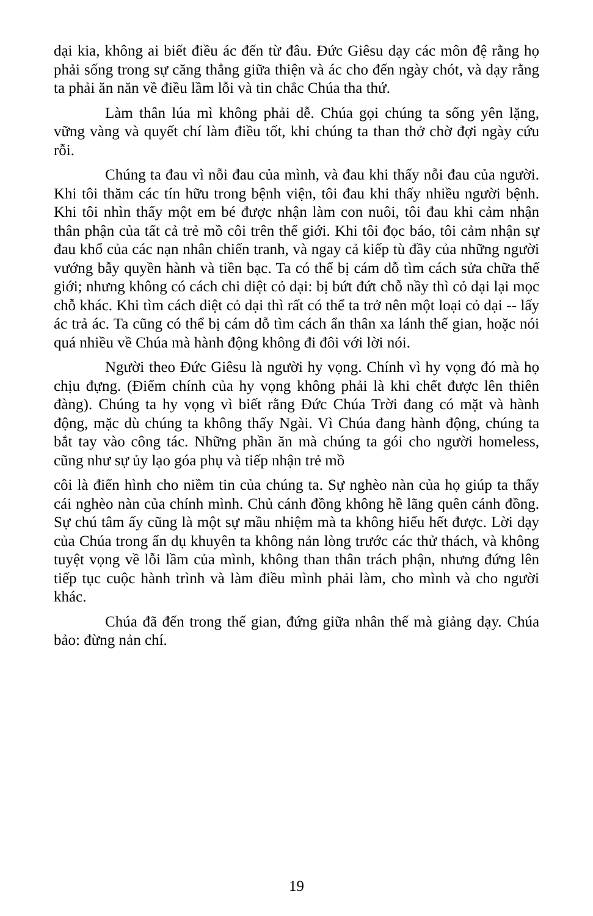dại kia, không ai biết điều ác đến từ đâu. Đức Giêsu dạy các môn đệ rằng họ phải sống trong sự căng thẳng giữa thiện và ác cho đến ngày chót, và dạy rằng ta phải ăn năn về điều lầm lỗi và tin chắc Chúa tha thứ.
Làm thân lúa mì không phải dễ. Chúa gọi chúng ta sống yên lặng, vững vàng và quyết chí làm điều tốt, khi chúng ta than thở chờ đợi ngày cứu rỗi.
Chúng ta đau vì nỗi đau của mình, và đau khi thấy nỗi đau của người. Khi tôi thăm các tín hữu trong bệnh viện, tôi đau khi thấy nhiều người bệnh. Khi tôi nhìn thấy một em bé được nhận làm con nuôi, tôi đau khi cảm nhận thân phận của tất cả trẻ mồ côi trên thế giới. Khi tôi đọc báo, tôi cảm nhận sự đau khổ của các nạn nhân chiến tranh, và ngay cả kiếp tù đầy của những người vướng bẫy quyền hành và tiền bạc. Ta có thể bị cám dỗ tìm cách sửa chữa thế giới; nhưng không có cách chi diệt cỏ dại: bị bứt đứt chỗ nầy thì cỏ dại lại mọc chỗ khác. Khi tìm cách diệt cỏ dại thì rất có thể ta trở nên một loại cỏ dại -- lấy ác trả ác. Ta cũng có thể bị cám dỗ tìm cách ẩn thân xa lánh thế gian, hoặc nói quá nhiều về Chúa mà hành động không đi đôi với lời nói.
Người theo Đức Giêsu là người hy vọng. Chính vì hy vọng đó mà họ chịu đựng. (Điểm chính của hy vọng không phải là khi chết được lên thiên đàng). Chúng ta hy vọng vì biết rằng Đức Chúa Trời đang có mặt và hành động, mặc dù chúng ta không thấy Ngài. Vì Chúa đang hành động, chúng ta bắt tay vào công tác. Những phần ăn mà chúng ta gói cho người homeless, cũng như sự ủy lạo góa phụ và tiếp nhận trẻ mồ
côi là điển hình cho niềm tin của chúng ta. Sự nghèo nàn của họ giúp ta thấy cái nghèo nàn của chính mình. Chủ cánh đồng không hề lãng quên cánh đồng. Sự chú tâm ấy cũng là một sự mầu nhiệm mà ta không hiểu hết được. Lời dạy của Chúa trong ẩn dụ khuyên ta không nản lòng trước các thử thách, và không tuyệt vọng về lỗi lầm của mình, không than thân trách phận, nhưng đứng lên tiếp tục cuộc hành trình và làm điều mình phải làm, cho mình và cho người khác.
Chúa đã đến trong thế gian, đứng giữa nhân thế mà giảng dạy. Chúa bảo: đừng nản chí.
19